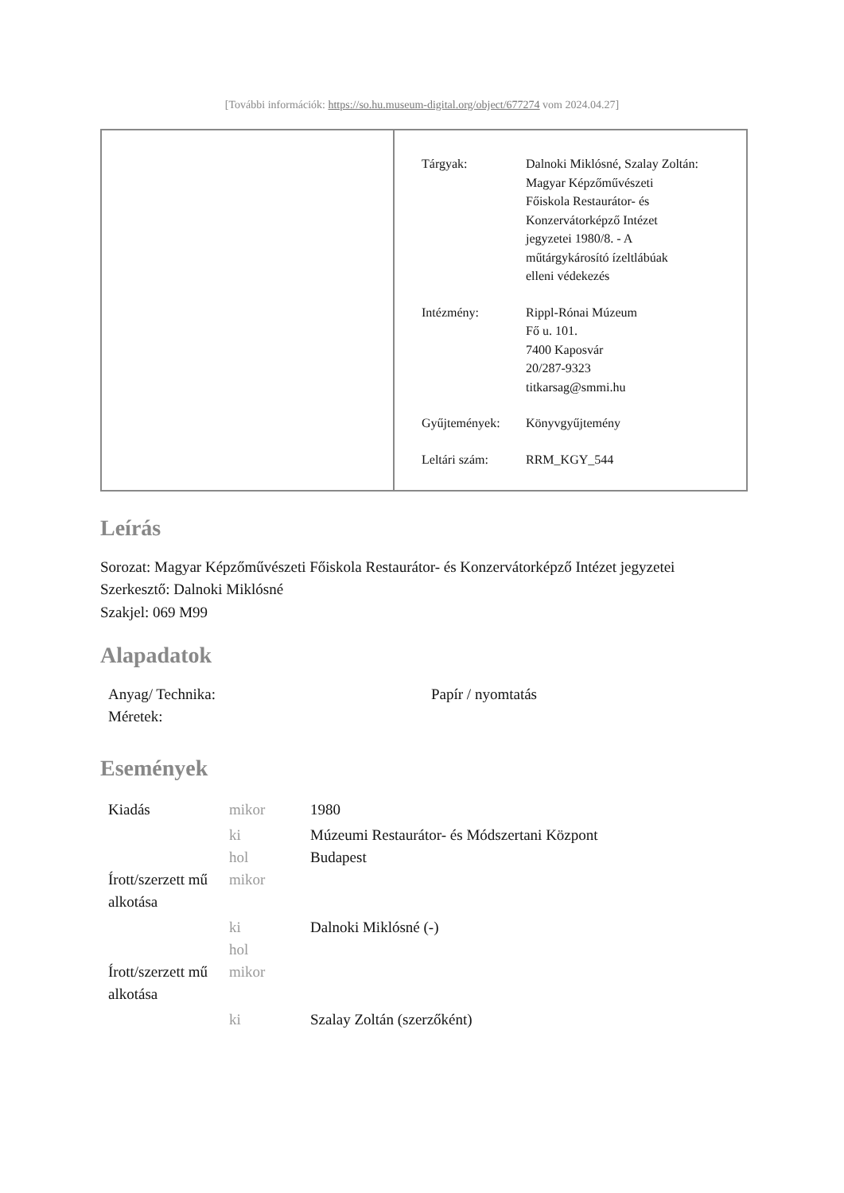[További információk: https://so.hu.museum-digital.org/object/677274 vom 2024.04.27]
| Tárgyak: | Dalnoki Miklósné, Szalay Zoltán: Magyar Képzőművészeti Főiskola Restaurátor- és Konzervátorképző Intézet jegyzetei 1980/8. - A műtárgykárosító ízeltlábúak elleni védekezés |
| Intézmény: | Rippl-Rónai Múzeum Fő u. 101. 7400 Kaposvár 20/287-9323 titkarsag@smmi.hu |
| Gyűjtemények: | Könyvgyűjtemény |
| Leltári szám: | RRM_KGY_544 |
Leírás
Sorozat: Magyar Képzőművészeti Főiskola Restaurátor- és Konzervátorképző Intézet jegyzetei
Szerkesztő: Dalnoki Miklósné
Szakjel: 069 M99
Alapadatok
| Anyag/ Technika: | Papír / nyomtatás |
| Méretek: | |
Események
| Kiadás | mikor | 1980 |
| | ki | Múzeumi Restaurátor- és Módszertani Központ |
| | hol | Budapest |
| Írott/szerzett mű alkotása | mikor | |
| | ki | Dalnoki Miklósné (-) |
| | hol | |
| Írott/szerzett mű alkotása | mikor | |
| | ki | Szalay Zoltán (szerzőként) |